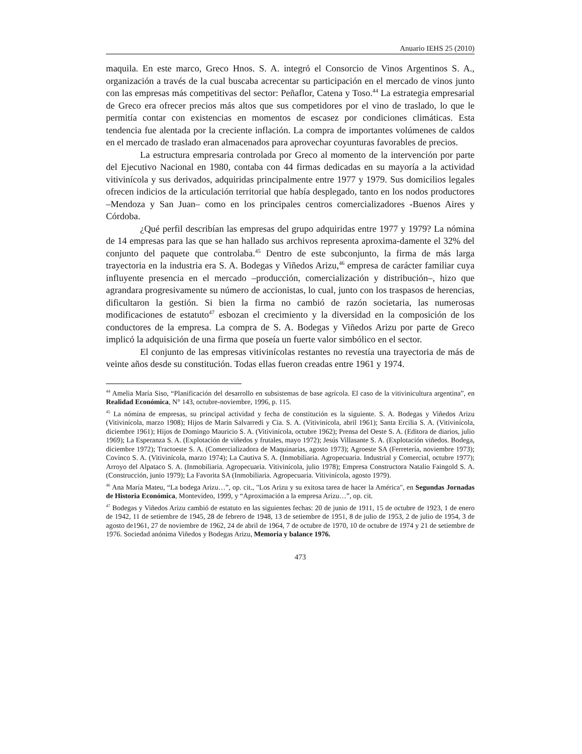Anuario IEHS 25 (2010)
maquila. En este marco, Greco Hnos. S. A. integró el Consorcio de Vinos Argentinos S. A., organización a través de la cual buscaba acrecentar su participación en el mercado de vinos junto con las empresas más competitivas del sector: Peñaflor, Catena y Toso.<sup>44</sup> La estrategia empresarial de Greco era ofrecer precios más altos que sus competidores por el vino de traslado, lo que le permitía contar con existencias en momentos de escasez por condiciones climáticas. Esta tendencia fue alentada por la creciente inflación. La compra de importantes volúmenes de caldos en el mercado de traslado eran almacenados para aprovechar coyunturas favorables de precios.
La estructura empresaria controlada por Greco al momento de la intervención por parte del Ejecutivo Nacional en 1980, contaba con 44 firmas dedicadas en su mayoría a la actividad vitivinícola y sus derivados, adquiridas principalmente entre 1977 y 1979. Sus domicilios legales ofrecen indicios de la articulación territorial que había desplegado, tanto en los nodos productores –Mendoza y San Juan– como en los principales centros comercializadores -Buenos Aires y Córdoba.
¿Qué perfil describían las empresas del grupo adquiridas entre 1977 y 1979? La nómina de 14 empresas para las que se han hallado sus archivos representa aproxima-damente el 32% del conjunto del paquete que controlaba.<sup>45</sup> Dentro de este subconjunto, la firma de más larga trayectoria en la industria era S. A. Bodegas y Viñedos Arizu,<sup>46</sup> empresa de carácter familiar cuya influyente presencia en el mercado –producción, comercialización y distribución–, hizo que agrandara progresivamente su número de accionistas, lo cual, junto con los traspasos de herencias, dificultaron la gestión. Si bien la firma no cambió de razón societaria, las numerosas modificaciones de estatuto<sup>47</sup> esbozan el crecimiento y la diversidad en la composición de los conductores de la empresa. La compra de S. A. Bodegas y Viñedos Arizu por parte de Greco implicó la adquisición de una firma que poseía un fuerte valor simbólico en el sector.
El conjunto de las empresas vitivinícolas restantes no revestía una trayectoria de más de veinte años desde su constitución. Todas ellas fueron creadas entre 1961 y 1974.
<sup>44</sup> Amelia María Siso, “Planificación del desarrollo en subsistemas de base agrícola. El caso de la vitivinicultura argentina”, en Realidad Económica, N° 143, octubre-noviembre, 1996, p. 115.
<sup>45</sup> La nómina de empresas, su principal actividad y fecha de constitución es la siguiente. S. A. Bodegas y Viñedos Arizu (Vitivinícola, marzo 1908); Hijos de Marín Salvarredi y Cia. S. A. (Vitivinícola, abril 1961); Santa Ercilia S. A. (Vitivinícola, diciembre 1961); Hijos de Domingo Mauricio S. A. (Vitivinícola, octubre 1962); Prensa del Oeste S. A. (Editora de diarios, julio 1969); La Esperanza S. A. (Explotación de viñedos y frutales, mayo 1972); Jesús Villasante S. A. (Explotación viñedos. Bodega, diciembre 1972); Tractoeste S. A. (Comercializadora de Maquinarias, agosto 1973); Agroeste SA (Ferretería, noviembre 1973); Covinco S. A. (Vitivinícola, marzo 1974); La Cautiva S. A. (Inmobiliaria. Agropecuaria. Industrial y Comercial, octubre 1977); Arroyo del Alpataco S. A. (Inmobiliaria. Agropecuaria. Vitivinícola, julio 1978); Empresa Constructora Natalio Faingold S. A. (Construcción, junio 1979); La Favorita SA (Inmobiliaria. Agropecuaria. Vitivinícola, agosto 1979).
<sup>46</sup> Ana María Mateu, “La bodega Arizu…”, op. cit., "Los Arizu y su exitosa tarea de hacer la América", en Segundas Jornadas de Historia Económica, Montevideo, 1999, y “Aproximación a la empresa Arizu…”, op. cit.
<sup>47</sup> Bodegas y Viñedos Arizu cambió de estatuto en las siguientes fechas: 20 de junio de 1911, 15 de octubre de 1923, 1 de enero de 1942, 11 de setiembre de 1945, 28 de febrero de 1948, 13 de setiembre de 1951, 8 de julio de 1953, 2 de julio de 1954, 3 de agosto de1961, 27 de noviembre de 1962, 24 de abril de 1964, 7 de octubre de 1970, 10 de octubre de 1974 y 21 de setiembre de 1976. Sociedad anónima Viñedos y Bodegas Arizu, Memoria y balance 1976.
473